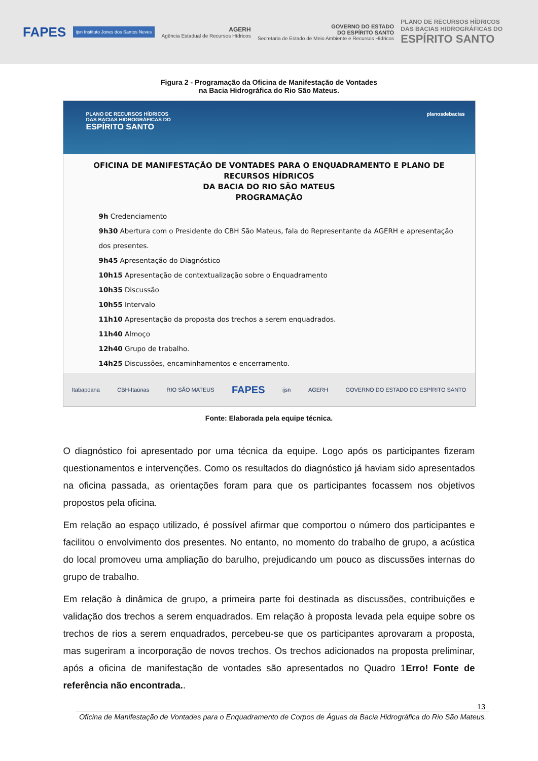FAPES
ijsn Instituto Jones dos Santos Neves
AGERH
Agência Estadual de Recursos Hídricos
GOVERNO DO ESTADO
DO ESPÍRITO SANTO
Secretaria de Estado de Meio Ambiente e Recursos Hídricos
PLANO DE RECURSOS HÍDRICOS
DAS BACIAS HIDROGRÁFICAS DO
ESPÍRITO SANTO
Figura 2 - Programação da Oficina de Manifestação de Vontades
na Bacia Hidrográfica do Rio São Mateus.
PLANO DE RECURSOS HÍDRICOS
DAS BACIAS HIDROGRÁFICAS DO
ESPÍRITO SANTO
planosdebacias
OFICINA DE MANIFESTAÇÃO DE VONTADES PARA O ENQUADRAMENTO E PLANO DE RECURSOS HÍDRICOS
DA BACIA DO RIO SÃO MATEUS
PROGRAMAÇÃO
9h Credenciamento
9h30 Abertura com o Presidente do CBH São Mateus, fala do Representante da AGERH e apresentação dos presentes.
9h45 Apresentação do Diagnóstico
10h15 Apresentação de contextualização sobre o Enquadramento
10h35 Discussão
10h55 Intervalo
11h10 Apresentação da proposta dos trechos a serem enquadrados.
11h40 Almoço
12h40 Grupo de trabalho.
14h25 Discussões, encaminhamentos e encerramento.
Itabapoana CBH-Itaúnas RIO SÃO MATEUS FAPES ijsn AGERH GOVERNO DO ESTADO DO ESPÍRITO SANTO
Fonte: Elaborada pela equipe técnica.
O diagnóstico foi apresentado por uma técnica da equipe. Logo após os participantes fizeram questionamentos e intervenções. Como os resultados do diagnóstico já haviam sido apresentados na oficina passada, as orientações foram para que os participantes focassem nos objetivos propostos pela oficina.
Em relação ao espaço utilizado, é possível afirmar que comportou o número dos participantes e facilitou o envolvimento dos presentes. No entanto, no momento do trabalho de grupo, a acústica do local promoveu uma ampliação do barulho, prejudicando um pouco as discussões internas do grupo de trabalho.
Em relação à dinâmica de grupo, a primeira parte foi destinada as discussões, contribuições e validação dos trechos a serem enquadrados. Em relação à proposta levada pela equipe sobre os trechos de rios a serem enquadrados, percebeu-se que os participantes aprovaram a proposta, mas sugeriram a incorporação de novos trechos. Os trechos adicionados na proposta preliminar, após a oficina de manifestação de vontades são apresentados no Quadro 1Erro! Fonte de referência não encontrada..
13
Oficina de Manifestação de Vontades para o Enquadramento de Corpos de Águas da Bacia Hidrográfica do Rio São Mateus.